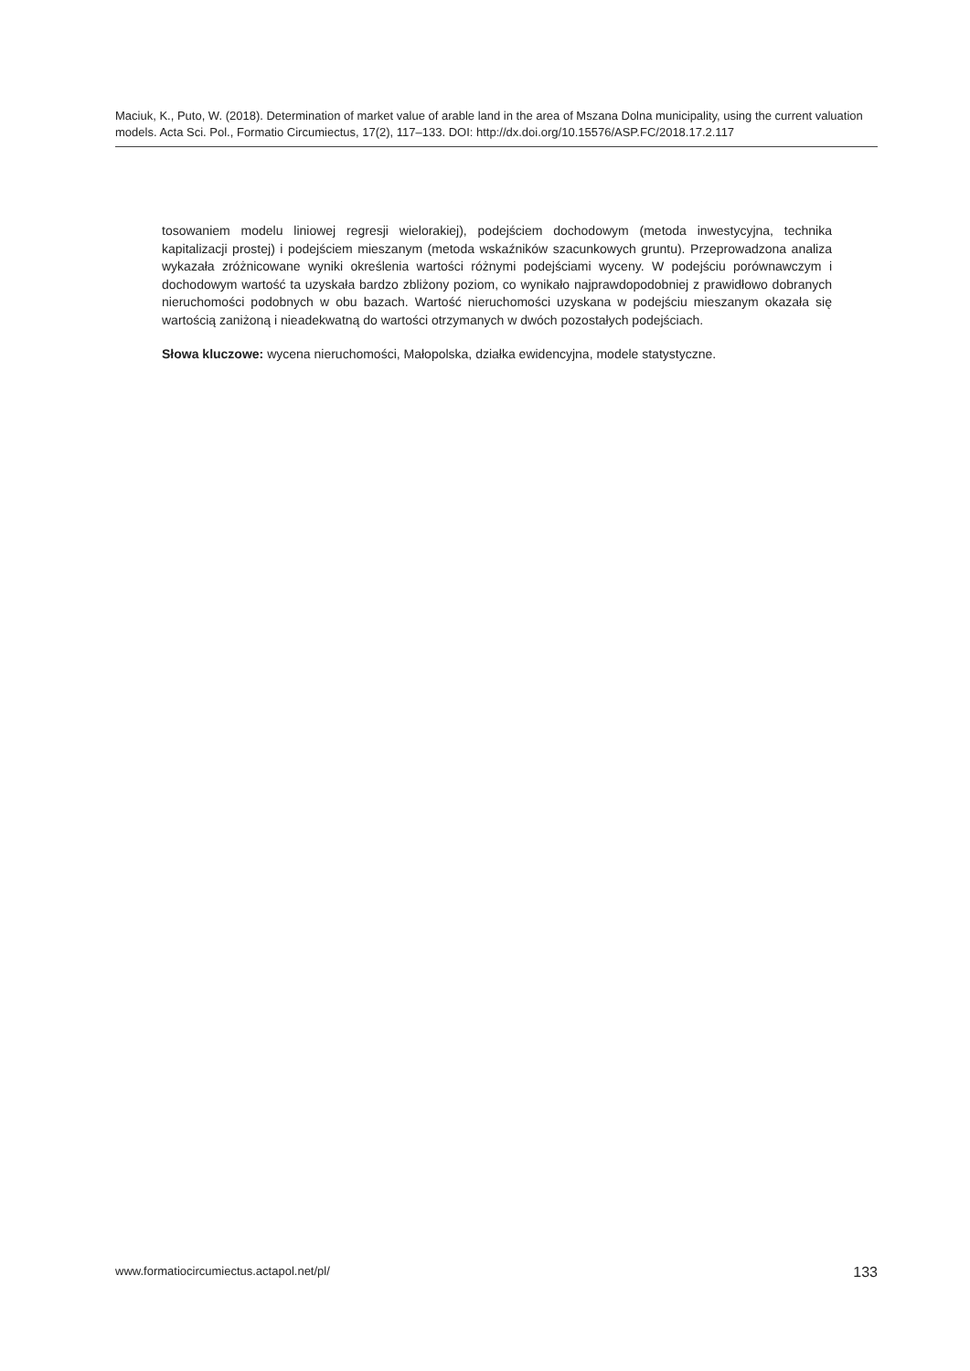Maciuk, K., Puto, W. (2018). Determination of market value of arable land in the area of Mszana Dolna municipality, using the current valuation models. Acta Sci. Pol., Formatio Circumiectus, 17(2), 117–133. DOI: http://dx.doi.org/10.15576/ASP.FC/2018.17.2.117
tosowaniem modelu liniowej regresji wielorakiej), podejściem dochodowym (metoda inwestycyjna, technika kapitalizacji prostej) i podejściem mieszanym (metoda wskaźników szacunkowych gruntu). Przeprowadzona analiza wykazała zróżnicowane wyniki określenia wartości różnymi podejściami wyceny. W podejściu porównawczym i dochodowym wartość ta uzyskała bardzo zbliżony poziom, co wynikało najprawdopodobniej z prawidłowo dobranych nieruchomości podobnych w obu bazach. Wartość nieruchomości uzyskana w podejściu mieszanym okazała się wartością zaniżoną i nieadekwatną do wartości otrzymanych w dwóch pozostałych podejściach.
Słowa kluczowe: wycena nieruchomości, Małopolska, działka ewidencyjna, modele statystyczne.
www.formatiocircumiectus.actapol.net/pl/ 133